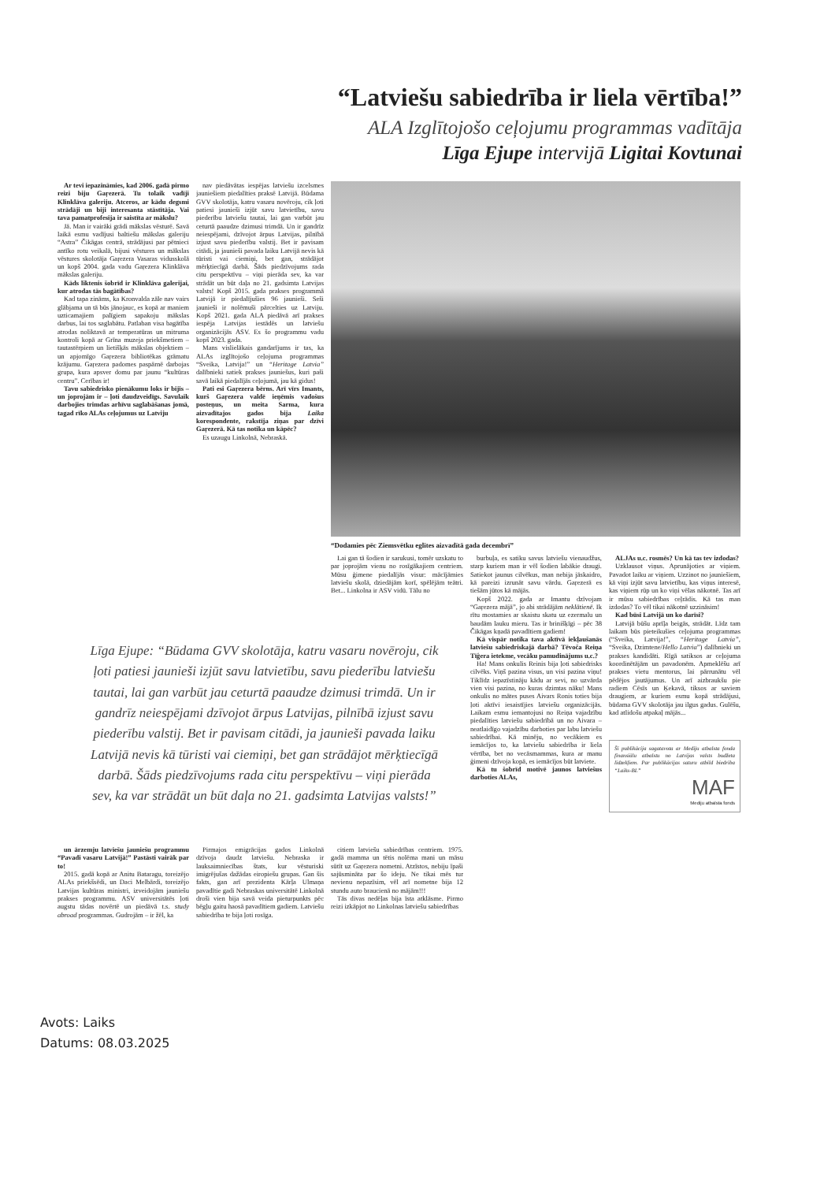“Latviešu sabiedrība ir liela vērtība!”
ALA Izglītojošo ceļojumu programmas vadītāja
Līga Ejupe intervijā Ligitai Kovtunai
Ar tevi iepazināmies, kad 2006. gadā pirmo reizi biju Gaŗezerā. Tu tolaik vadīji Klinklāva galeriju. Atceros, ar kādu degsmi strādāji un biji interesanta stāstītāja. Vai tava pamatprofesija ir saistīta ar mākslu?
Jā. Man ir vairāki grādi mākslas vēsturē. Savā laikā esmu vadījusi baltiešu mākslas galeriju “Astra” Čikāgas centrā, strādājusi par pētnieci antīko rotu veikalā, bijusi vēstures un mākslas vēstures skolotāja Gaŗezera Vasaras vidusskolā un kopš 2004. gada vadu Gaŗezera Klinklāva mākslas galeriju.
Kāds liktenis šobrīd ir Klinklāva galerijai, kur atrodas tās bagātības?
Kad tapa zināms, ka Kronvalda zāle nav vairs glābjama un tā būs jānojauc, es kopā ar maniem uzticamajiem palīgiem sapakoju mākslas darbus, lai tos saglabātu. Patlaban visa bagātība atrodas noliktavā ar temperatūras un mitruma kontroli kopā ar Grīna muzeja priekšmetiem – tautastērpiem un lietišķās mākslas objektiem – un apjomīgo Gaŗezera bibliotēkas grāmatu krājumu. Gaŗezera padomes paspārnē darbojas grupa, kura apsver domu par jaunu “kultūras centru”. Cerības ir!
Tavu sabiedrisko pienākumu loks ir bijis – un joprojām ir – ļoti daudzveidīgs. Savulaik darbojies trimdas arhīvu saglabāšanas jomā, tagad rīko ALAs ceļojumus uz Latviju
nav piedāvātas iespējas latviešu izcelsmes jauniešiem piedalīties praksē Latvijā. Būdama GVV skolotāja, katru vasaru novēroju, cik ļoti patiesi jaunieši izjūt savu latvietību, savu piederību latviešu tautai, lai gan varbūt jau ceturtā paaudze dzimusi trimdā. Un ir gandrīz neiespējami, dzīvojot ārpus Latvijas, pilnībā izjust savu piederību valstij. Bet ir pavisam citādi, ja jaunieši pavada laiku Latvijā nevis kā tūristi vai ciemiņi, bet gan, strādājot mērķtiecīgā darbā. Šāds piedzīvojums rada citu perspektīvu – viņi pierāda sev, ka var strādāt un būt daļa no 21. gadsimta Latvijas valsts! Kopš 2015. gada prakses programmā Latvijā ir piedalījušies 96 jaunieši. Seši jaunieši ir nolēmuši pārcelties uz Latviju. Kopš 2021. gada ALA piedāvā arī prakses iespēja Latvijas iestādēs un latviešu organizācijās ASV. Es šo programmu vadu kopš 2023. gada.
Mans vislielākais gandarījums ir tas, ka ALAs izglītojošo ceļojuma programmas “Sveika, Latvija!” un “Heritage Latvia” dalībnieki satiek prakses jauniešus, kuri paši savā laikā piedalījās ceļojumā, jau kā gidus!
Pati esi Gaŗezera bērns. Arī vīrs Imants, kurš Gaŗezera valdē ieņēmis vadošus posteņus, un meita Sarma, kura aizvadītajos gados bija Laika korespondente, rakstīja ziņas par dzīvi Gaŗezerā. Kā tas notika un kāpēc?
Es uzaugu Linkolnā, Nebraskā.
“Dodamies pēc Ziemsvētku eglītes aizvadītā gada decembrī”
Lai gan tā šodien ir sarukusi, tomēr uzskatu to par joprojām vienu no rosīgākajiem centriem. Mūsu ģimene piedalījās visur: mācījāmies latviešu skolā, dziedājām korī, spēlējām teātri. Bet... Linkolna ir ASV vidū. Tālu no
burbuļa, es satiku savus latviešu vienaudžus, starp kuriem man ir vēl šodien labākie draugi. Satiekot jaunus cilvēkus, man nebija jāskaidro, kā pareizi izrunāt savu vārdu. Gaŗezerā es tiešām jūtos kā mājās.
Kopš 2022. gada ar Imantu dzīvojam “Gaŗezera mājā”, jo abi strādājām neklātienē. Ik rītu mostamies ar skaistu skatu uz ezermalu un baudām lauku mieru. Tas ir brinišķīgi – pēc 38 Čikāgas kņadā pavadītiem gadiem!
Kā vispār notika tava aktīvā iekļaušanās latviešu sabiedriskajā darbā? Tēvoča Reiņa Tīģera ietekme, vecāku pamudinājums u.c.?
Ha! Mans onkulis Reinis bija ļoti sabiedrisks cilvēks. Viņš pazina visus, un visi pazina viņu! Tiklīdz iepazīstināju kādu ar sevi, no uzvārda vien visi pazina, no kuras dzimtas nāku! Mans onkulis no mātes puses Aivars Ronis toties bija ļoti aktīvi iesaistījies latviešu organizācijās. Laikam esmu iemantojusi no Reiņa vajadzību piedalīties latviešu sabiedrībā un no Aivara – neatlaidīgo vajadzību darboties par labu latviešu sabiedrībai. Kā minēju, no vecākiem es iemācījos to, ka latviešu sabiedrība ir liela vērtība, bet no vecāsmammas, kura ar manu ģimeni dzīvoja kopā, es iemācījos būt latviete.
Kā tu šobrīd motivē jaunos latviešus darboties ALAs,
ALJAs u.c. rosmēs? Un kā tas tev izdodas?
Uzklausot viņus. Aprunājoties ar viņiem. Pavadot laiku ar viņiem. Uzzinot no jauniešiem, kā viņi izjūt savu latvietību, kas viņus interesē, kas viņiem rūp un ko viņi vēlas nākotnē. Tas arī ir mūsu sabiedrības ceļrādis. Kā tas man izdodas? To vēl tikai nākotnē uzzināsim!
Kad būsi Latvijā un ko darīsi?
Latvijā būšu aprīļa beigās, strādāt. Līdz tam laikam būs pieteikušies ceļojuma programmas (“Sveika, Latvija!”, “Heritage Latvia”, “Sveika, Dzimtene/Hello Latvia”) dalībnieki un prakses kandidāti. Rīgā satiksos ar ceļojuma koordinētājām un pavadonēm. Apmeklēšu arī prakses vietu mentorus, lai pārrunātu vēl pēdējos jautājumus. Un arī aizbraukšu pie radiem Cēsīs un Ķekavā, tiksos ar saviem draugiem, ar kuriem esmu kopā strādājusi, būdama GVV skolotāja jau ilgus gadus. Gulēšu, kad atlidošu atpakaļ mājās...
Šī publikācija sagatavota ar Mediju atbalsta fonda finansiālu atbalstu no Latvijas valsts budžeta līdzekļiem. Par publikācijas saturu atbild biedrība “Laiks-BL”
MAF
Mediju atbalsta fonds
Līga Ejupe: “Būdama GVV skolotāja, katru vasaru novēroju, cik ļoti patiesi jaunieši izjūt savu latvietību, savu piederību latviešu tautai, lai gan varbūt jau ceturtā paaudze dzimusi trimdā. Un ir gandrīz neiespējami dzīvojot ārpus Latvijas, pilnībā izjust savu piederību valstij. Bet ir pavisam citādi, ja jaunieši pavada laiku Latvijā nevis kā tūristi vai ciemiņi, bet gan strādājot mērķtiecīgā darbā. Šāds piedzīvojums rada citu perspektīvu – viņi pierāda sev, ka var strādāt un būt daļa no 21. gadsimta Latvijas valsts!”
un ārzemju latviešu jauniešu programmu “Pavadi vasaru Latvijā!” Pastāsti vairāk par to!
2015. gadā kopā ar Anitu Bataragu, toreizējo ALAs priekšsēdi, un Daci Melbārdi, toreizējo Latvijas kultūras ministri, izveidojām jauniešu prakses programmu. ASV universitātēs ļoti augstu tādas novērtē un piedāvā t.s. study abroad programmas. Gudrojām – ir žēl, ka
Pirmajos emigrācijas gados Linkolnā dzīvoja daudz latviešu. Nebraska ir lauksaimniecības štats, kur vēsturiski imigrējušas dažādas eiropiešu grupas. Gan šis fakts, gan arī prezidenta Kārļa Ulmaņa pavadītie gadi Nebraskas universitātē Linkolnā droši vien bija savā veida pieturpunkts pēc bēgļu gaitu haosā pavadītiem gadiem. Latviešu sabiedrība te bija ļoti rosīga.
citiem latviešu sabiedrības centriem. 1975. gadā mamma un tētis nolēma mani un māsu sūtīt uz Gaŗezera nometni. Atzīstos, nebiju īpaši sajūsmināta par šo ideju. Ne tikai mēs tur nevienu nepazīsim, vēl arī nometne bija 12 stundu auto braucienā no mājām!!!
Tās divas nedēļas bija īsta atklāsme. Pirmo reizi izkāpjot no Linkolnas latviešu sabiedrības
Avots: Laiks
Datums: 08.03.2025